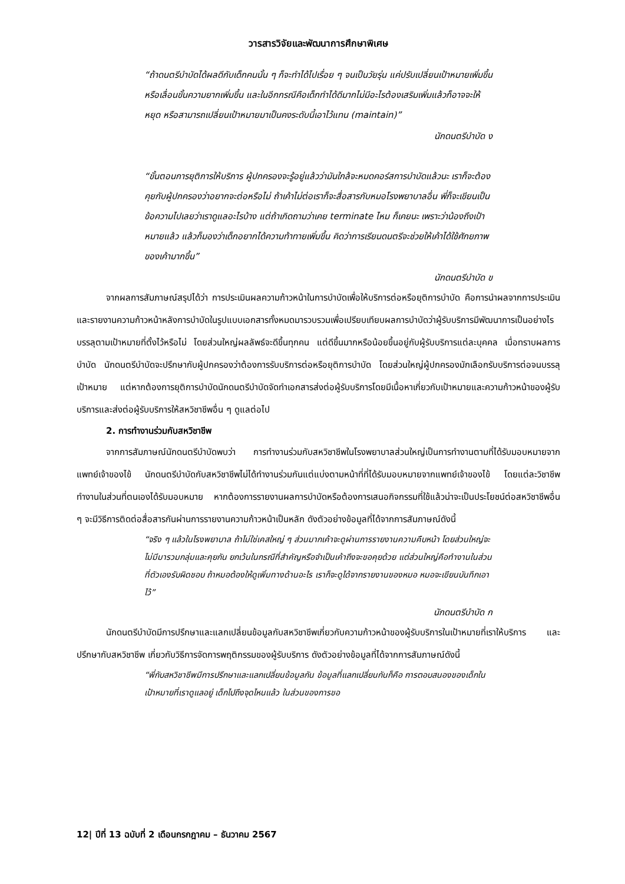วารสารวิจัยและพัฒนาการศึกษาพิเศษ
“ถ้าดนตรีบำบัดได้ผลดีกับเด็กคนนั้น ๆ ก็จะทำได้ไปเรื่อย ๆ จนเป็นวัยรุ่น แค่ปรับเปลี่ยนเป้าหมายเพิ่มขึ้น หรือเลื่อนขั้นความยากเพิ่มขึ้น และในอีกกรณีคือเด็กทำได้ดีมากไม่มีอะไรต้องเสริมเพิ่มแล้วก็อาจจะให้หยุด หรือสามารถเปลี่ยนเป้าหมายมาเป็นคงระดับนี้เอาไว้แทน (maintain)”
นักดนตรีบำบัด ง
“ขั้นตอนการยุติการให้บริการ ผู้ปกครองจะรู้อยู่แล้วว่ามันใกล้จะหมดคอร์สการบำบัดแล้วนะ เราก็จะต้องคุยกับผู้ปกครองว่าอยากจะต่อหรือไม่ ถ้าเค้าไม่ต่อเราก็จะสื่อสารกับหมอโรงพยาบาลอื่น พี่ก็จะเขียนเป็นข้อความไปเลยว่าเราดูแลอะไรบ้าง แต่ถ้าเกิดถามว่าเคย terminate ไหม ก็เคยนะ เพราะว่าน้องถึงเป้าหมายแล้ว แล้วก็มองว่าเด็กอยากได้ความท้าทายเพิ่มขึ้น คิดว่าการเรียนดนตรีจะช่วยให้เค้าได้ใช้ศักยภาพของเค้ามากขึ้น”
นักดนตรีบำบัด ข
จากผลการสัมภาษณ์สรุปได้ว่า การประเมินผลความก้าวหน้าในการบำบัดเพื่อให้บริการต่อหรือยุติการบำบัด คือการนำผลจากการประเมินและรายงานความก้าวหน้าหลังการบำบัดในรูปแบบเอกสารทั้งหมดมารวบรวมเพื่อเปรียบเทียบผลการบำบัดว่าผู้รับบริการมีพัฒนาการเป็นอย่างไร บรรลุตามเป้าหมายที่ตั้งไว้หรือไม่ โดยส่วนใหญ่ผลลัพธ์จะดีขึ้นทุกคน แต่ดีขึ้นมากหรือน้อยขึ้นอยู่กับผู้รับบริการแต่ละบุคคล เมื่อทราบผลการบำบัด นักดนตรีบำบัดจะปรึกษากับผู้ปกครองว่าต้องการรับบริการต่อหรือยุติการบำบัด โดยส่วนใหญ่ผู้ปกครองมักเลือกรับบริการต่อจนบรรลุเป้าหมาย แต่หากต้องการยุติการบำบัดนักดนตรีบำบัดจัดทำเอกสารส่งต่อผู้รับบริการโดยมีเนื้อหาเกี่ยวกับเป้าหมายและความก้าวหน้าของผู้รับบริการและส่งต่อผู้รับบริการให้สหวิชาชีพอื่น ๆ ดูแลต่อไป
2. การทำงานร่วมกับสหวิชาชีพ
จากการสัมภาษณ์นักดนตรีบำบัดพบว่า การทำงานร่วมกับสหวิชาชีพในโรงพยาบาลส่วนใหญ่เป็นการทำงานตามที่ได้รับมอบหมายจากแพทย์เจ้าของไข้ นักดนตรีบำบัดกับสหวิชาชีพไม่ได้ทำงานร่วมกันแต่แบ่งตามหน้าที่ที่ได้รับมอบหมายจากแพทย์เจ้าของไข้ โดยแต่ละวิชาชีพทำงานในส่วนที่ตนเองได้รับมอบหมาย หากต้องการรายงานผลการบำบัดหรือต้องการเสนอกิจกรรมที่ใช้แล้วน่าจะเป็นประโยชน์ต่อสหวิชาชีพอื่น ๆ จะมีวิธีการติดต่อสื่อสารกันผ่านการรายงานความก้าวหน้าเป็นหลัก ดังตัวอย่างข้อมูลที่ได้จากการสัมภาษณ์ดังนี้
“จริง ๆ แล้วในโรงพยาบาล ถ้าไม่ใช่เคสใหญ่ ๆ ส่วนมากเค้าจะดูผ่านการรายงานความคืบหน้า โดยส่วนใหญ่จะไม่มีมารวมกลุ่มและคุยกัน ยกเว้นในกรณีที่สำคัญหรือจำเป็นเค้าถึงจะขอคุยด้วย แต่ส่วนใหญ่คือทำงานในส่วนที่ตัวเองรับผิดชอบ ถ้าหมอต้องให้ดูเพิ่มทางด้านอะไร เราก็จะดูได้จากรายงานของหมอ หมอจะเขียนบันทึกเอาไว้”
นักดนตรีบำบัด ก
นักดนตรีบำบัดมีการปรึกษาและแลกเปลี่ยนข้อมูลกับสหวิชาชีพเกี่ยวกับความก้าวหน้าของผู้รับบริการในเป้าหมายที่เราให้บริการ และปรึกษากับสหวิชาชีพ เกี่ยวกับวิธีการจัดการพฤติกรรมของผู้รับบริการ ดังตัวอย่างข้อมูลที่ได้จากการสัมภาษณ์ดังนี้
“พี่กับสหวิชาชีพมีการปรึกษาและแลกเปลี่ยนข้อมูลกัน ข้อมูลที่แลกเปลี่ยนกันก็คือ การตอบสนองของเด็กในเป้าหมายที่เราดูแลอยู่ เด็กไปถึงจุดไหนแล้ว ในส่วนของการขอ
12| ปีที่ 13 ฉบับที่ 2 เดือนกรกฎาคม – ธันวาคม 2567